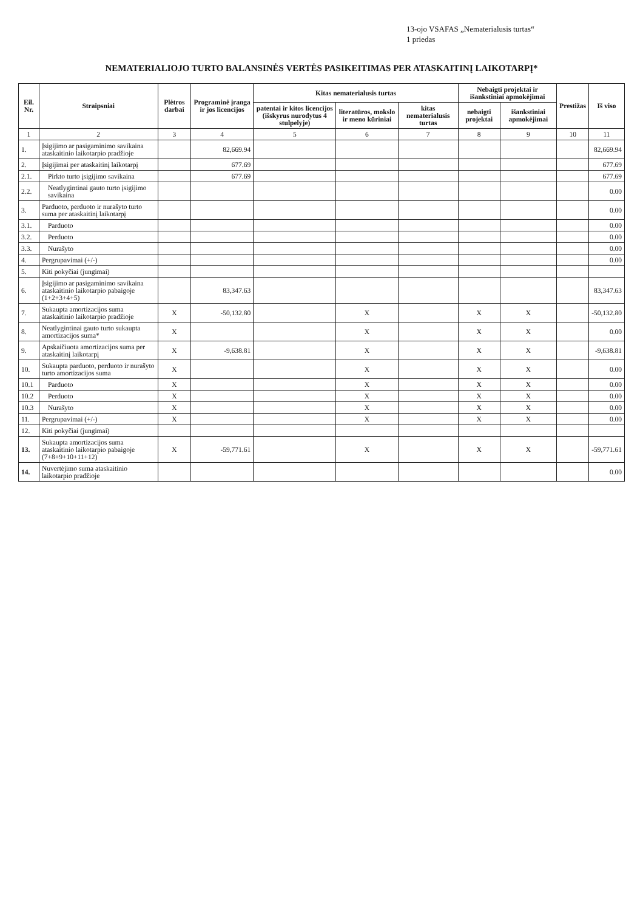13-ojo VSAFAS „Nematerialusis turtas“
1 priedas
NEMATERIALIOJO TURTO BALANSINĖS VERTĖS PASIKEITIMAS PER ATASKAITINĮ LAIKOTARPĮ*
| Eil. Nr. | Straipsniai | Plėtros darbai | Programinė įranga ir jos licencijos | Kitas nematerialusis turtas | | | Nebaigti projektai ir išankstiniai apmokėjimai | | Prestižas | Iš viso |
| --- | --- | --- | --- | --- | --- | --- | --- | --- | --- | --- |
| | | | | patentai ir kitos licencijos (išskyrus nurodytus 4 stulpelyje) | literatūros, mokslo ir meno kūriniai | kitas nematerialusis turtas | nebaigti projektai | išankstiniai apmokėjimai | | |
| 1 | 2 | 3 | 4 | 5 | 6 | 7 | 8 | 9 | 10 | 11 |
| 1. | Įsigijimo ar pasigaminimo savikaina ataskaitinio laikotarpio pradžioje | | 82,669.94 | | | | | | | 82,669.94 |
| 2. | Įsigijimai per ataskaitinį laikotarpį | | 677.69 | | | | | | | 677.69 |
| 2.1. | Pirkto turto įsigijimo savikaina | | 677.69 | | | | | | | 677.69 |
| 2.2. | Neatlygintinai gauto turto įsigijimo savikaina | | | | | | | | | 0.00 |
| 3. | Parduoto, perduoto ir nurašyto turto suma per ataskaitinį laikotarpį | | | | | | | | | 0.00 |
| 3.1. | Parduoto | | | | | | | | | 0.00 |
| 3.2. | Perduoto | | | | | | | | | 0.00 |
| 3.3. | Nurašyto | | | | | | | | | 0.00 |
| 4. | Pergrupavimai (+/-) | | | | | | | | | 0.00 |
| 5. | Kiti pokyčiai (jungimai) | | | | | | | | | |
| 6. | Įsigijimo ar pasigaminimo savikaina ataskaitinio laikotarpio pabaigoje (1+2+3+4+5) | | 83,347.63 | | | | | | | 83,347.63 |
| 7. | Sukaupta amortizacijos suma ataskaitinio laikotarpio pradžioje | X | -50,132.80 | | X | | X | X | | -50,132.80 |
| 8. | Neatlygintinai gauto turto sukaupta amortizacijos suma* | X | | | X | | X | X | | 0.00 |
| 9. | Apskaičiuota amortizacijos suma per ataskaitinį laikotarpį | X | -9,638.81 | | X | | X | X | | -9,638.81 |
| 10. | Sukaupta parduoto, perduoto ir nurašyto turto amortizacijos suma | X | | | X | | X | X | | 0.00 |
| 10.1 | Parduoto | X | | | X | | X | X | | 0.00 |
| 10.2 | Perduoto | X | | | X | | X | X | | 0.00 |
| 10.3 | Nurašyto | X | | | X | | X | X | | 0.00 |
| 11. | Pergrupavimai (+/-) | X | | | X | | X | X | | 0.00 |
| 12. | Kiti pokyčiai (jungimai) | | | | | | | | | |
| 13. | Sukaupta amortizacijos suma ataskaitinio laikotarpio pabaigoje (7+8+9+10+11+12) | X | -59,771.61 | | X | | X | X | | -59,771.61 |
| 14. | Nuvertėjimo suma ataskaitinio laikotarpio pradžioje | | | | | | | | | 0.00 |